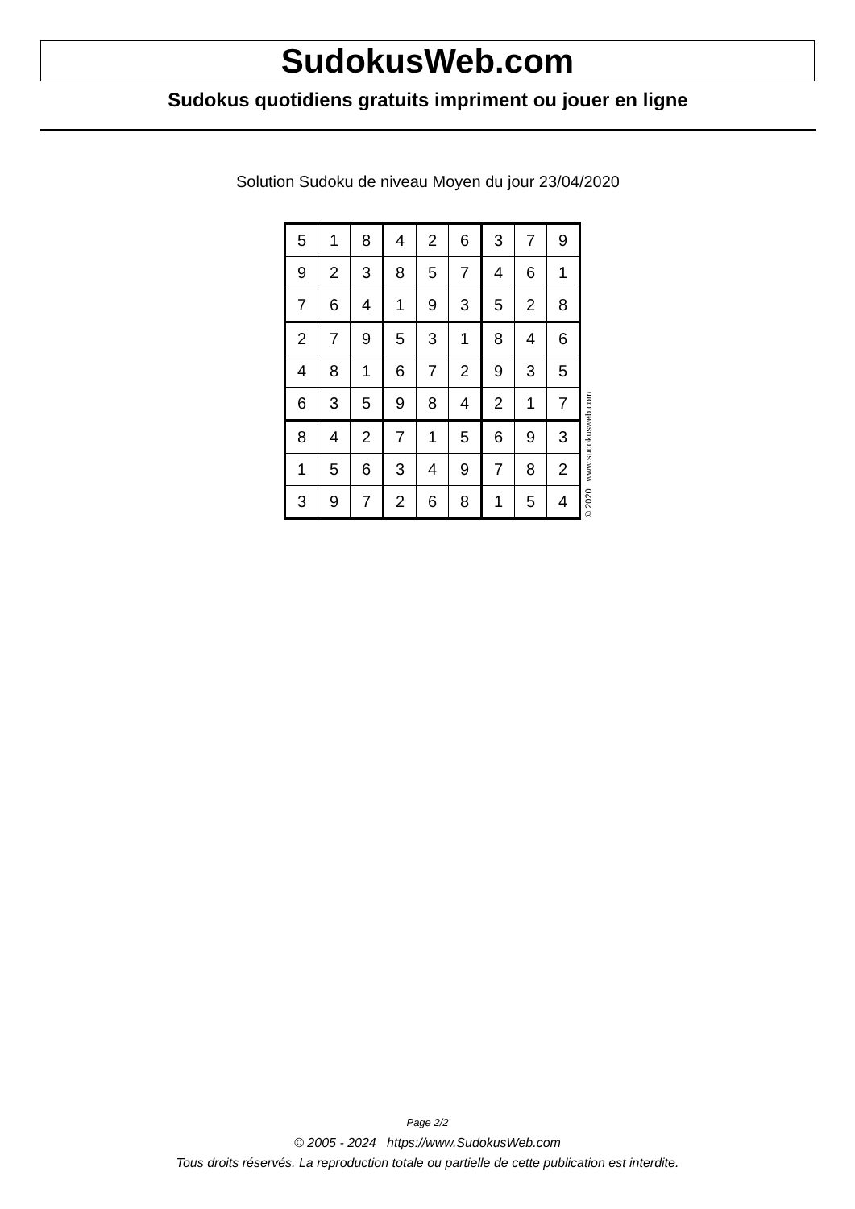SudokusWeb.com
Sudokus quotidiens gratuits impriment ou jouer en ligne
Solution Sudoku de niveau Moyen du jour 23/04/2020
| 5 | 1 | 8 | 4 | 2 | 6 | 3 | 7 | 9 |
| 9 | 2 | 3 | 8 | 5 | 7 | 4 | 6 | 1 |
| 7 | 6 | 4 | 1 | 9 | 3 | 5 | 2 | 8 |
| 2 | 7 | 9 | 5 | 3 | 1 | 8 | 4 | 6 |
| 4 | 8 | 1 | 6 | 7 | 2 | 9 | 3 | 5 |
| 6 | 3 | 5 | 9 | 8 | 4 | 2 | 1 | 7 |
| 8 | 4 | 2 | 7 | 1 | 5 | 6 | 9 | 3 |
| 1 | 5 | 6 | 3 | 4 | 9 | 7 | 8 | 2 |
| 3 | 9 | 7 | 2 | 6 | 8 | 1 | 5 | 4 |
© 2020 www.sudokusweb.com
Page 2/2
© 2005 - 2024 https://www.SudokusWeb.com
Tous droits réservés. La reproduction totale ou partielle de cette publication est interdite.